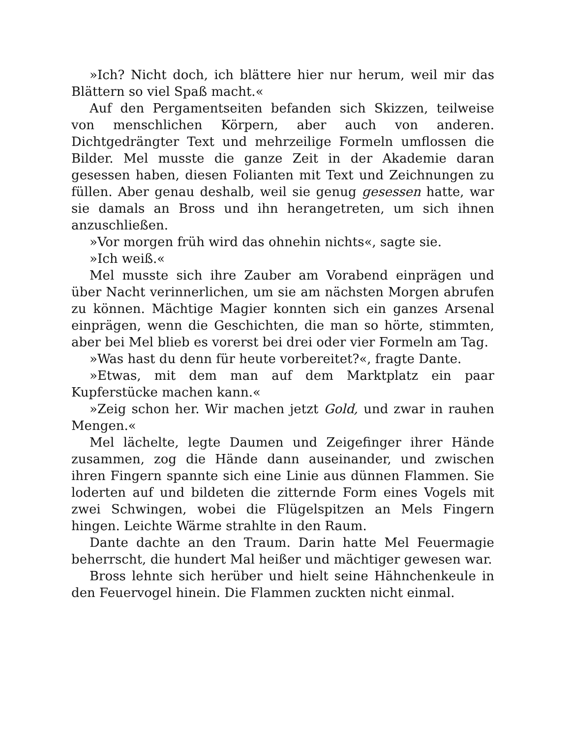»Ich? Nicht doch, ich blättere hier nur herum, weil mir das Blättern so viel Spaß macht.«
Auf den Pergamentseiten befanden sich Skizzen, teilweise von menschlichen Körpern, aber auch von anderen. Dichtgedrängter Text und mehrzeilige Formeln umflossen die Bilder. Mel musste die ganze Zeit in der Akademie daran gesessen haben, diesen Folianten mit Text und Zeichnungen zu füllen. Aber genau deshalb, weil sie genug gesessen hatte, war sie damals an Bross und ihn herangetreten, um sich ihnen anzuschließen.
»Vor morgen früh wird das ohnehin nichts«, sagte sie.
»Ich weiß.«
Mel musste sich ihre Zauber am Vorabend einprägen und über Nacht verinnerlichen, um sie am nächsten Morgen abrufen zu können. Mächtige Magier konnten sich ein ganzes Arsenal einprägen, wenn die Geschichten, die man so hörte, stimmten, aber bei Mel blieb es vorerst bei drei oder vier Formeln am Tag.
»Was hast du denn für heute vorbereitet?«, fragte Dante.
»Etwas, mit dem man auf dem Marktplatz ein paar Kupferstücke machen kann.«
»Zeig schon her. Wir machen jetzt Gold, und zwar in rauhen Mengen.«
Mel lächelte, legte Daumen und Zeigefinger ihrer Hände zusammen, zog die Hände dann auseinander, und zwischen ihren Fingern spannte sich eine Linie aus dünnen Flammen. Sie loderten auf und bildeten die zitternde Form eines Vogels mit zwei Schwingen, wobei die Flügelspitzen an Mels Fingern hingen. Leichte Wärme strahlte in den Raum.
Dante dachte an den Traum. Darin hatte Mel Feuermagie beherrscht, die hundert Mal heißer und mächtiger gewesen war.
Bross lehnte sich herüber und hielt seine Hähnchenkeule in den Feuervogel hinein. Die Flammen zuckten nicht einmal.